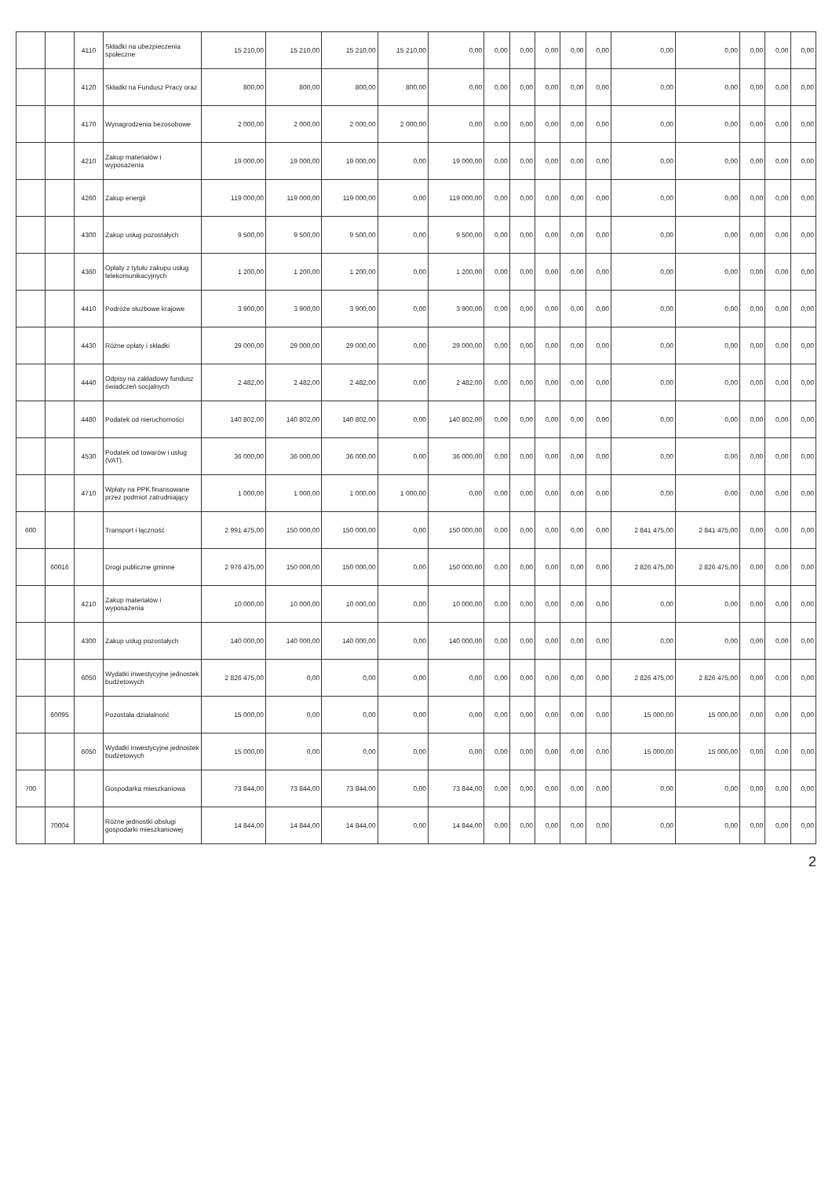| | | 4110 | Składki na ubezpieczenia społeczne | 15 210,00 | 15 210,00 | 15 210,00 | 15 210,00 | 0,00 | 0,00 | 0,00 | 0,00 | 0,00 | 0,00 | 0,00 | 0,00 | 0,00 | 0,00 | 0,00 |
| | | 4120 | Składki na Fundusz Pracy oraz | 800,00 | 800,00 | 800,00 | 800,00 | 0,00 | 0,00 | 0,00 | 0,00 | 0,00 | 0,00 | 0,00 | 0,00 | 0,00 | 0,00 | 0,00 |
| | | 4170 | Wynagrodzenia bezosobowe | 2 000,00 | 2 000,00 | 2 000,00 | 2 000,00 | 0,00 | 0,00 | 0,00 | 0,00 | 0,00 | 0,00 | 0,00 | 0,00 | 0,00 | 0,00 | 0,00 |
| | | 4210 | Zakup materiałów i wyposażenia | 19 000,00 | 19 000,00 | 19 000,00 | 0,00 | 19 000,00 | 0,00 | 0,00 | 0,00 | 0,00 | 0,00 | 0,00 | 0,00 | 0,00 | 0,00 | 0,00 |
| | | 4260 | Zakup energii | 119 000,00 | 119 000,00 | 119 000,00 | 0,00 | 119 000,00 | 0,00 | 0,00 | 0,00 | 0,00 | 0,00 | 0,00 | 0,00 | 0,00 | 0,00 | 0,00 |
| | | 4300 | Zakup usług pozostałych | 9 500,00 | 9 500,00 | 9 500,00 | 0,00 | 9 500,00 | 0,00 | 0,00 | 0,00 | 0,00 | 0,00 | 0,00 | 0,00 | 0,00 | 0,00 | 0,00 |
| | | 4360 | Opłaty z tytułu zakupu usług telekomunikacyjnych | 1 200,00 | 1 200,00 | 1 200,00 | 0,00 | 1 200,00 | 0,00 | 0,00 | 0,00 | 0,00 | 0,00 | 0,00 | 0,00 | 0,00 | 0,00 | 0,00 |
| | | 4410 | Podróże służbowe krajowe | 3 900,00 | 3 900,00 | 3 900,00 | 0,00 | 3 900,00 | 0,00 | 0,00 | 0,00 | 0,00 | 0,00 | 0,00 | 0,00 | 0,00 | 0,00 | 0,00 |
| | | 4430 | Różne opłaty i składki | 29 000,00 | 29 000,00 | 29 000,00 | 0,00 | 29 000,00 | 0,00 | 0,00 | 0,00 | 0,00 | 0,00 | 0,00 | 0,00 | 0,00 | 0,00 | 0,00 |
| | | 4440 | Odpisy na zakładowy fundusz świadczeń socjalnych | 2 482,00 | 2 482,00 | 2 482,00 | 0,00 | 2 482,00 | 0,00 | 0,00 | 0,00 | 0,00 | 0,00 | 0,00 | 0,00 | 0,00 | 0,00 | 0,00 |
| | | 4480 | Podatek od nieruchomości | 140 802,00 | 140 802,00 | 140 802,00 | 0,00 | 140 802,00 | 0,00 | 0,00 | 0,00 | 0,00 | 0,00 | 0,00 | 0,00 | 0,00 | 0,00 | 0,00 |
| | | 4530 | Podatek od towarów i usług (VAT). | 36 000,00 | 36 000,00 | 36 000,00 | 0,00 | 36 000,00 | 0,00 | 0,00 | 0,00 | 0,00 | 0,00 | 0,00 | 0,00 | 0,00 | 0,00 | 0,00 |
| | | 4710 | Wpłaty na PPK finansowane przez podmiot zatrudniający | 1 000,00 | 1 000,00 | 1 000,00 | 1 000,00 | 0,00 | 0,00 | 0,00 | 0,00 | 0,00 | 0,00 | 0,00 | 0,00 | 0,00 | 0,00 | 0,00 |
| 600 | | | Transport i łączność | 2 991 475,00 | 150 000,00 | 150 000,00 | 0,00 | 150 000,00 | 0,00 | 0,00 | 0,00 | 0,00 | 0,00 | 2 841 475,00 | 2 841 475,00 | 0,00 | 0,00 | 0,00 |
| | 60016 | | Drogi publiczne gminne | 2 976 475,00 | 150 000,00 | 150 000,00 | 0,00 | 150 000,00 | 0,00 | 0,00 | 0,00 | 0,00 | 0,00 | 2 826 475,00 | 2 826 475,00 | 0,00 | 0,00 | 0,00 |
| | | 4210 | Zakup materiałów i wyposażenia | 10 000,00 | 10 000,00 | 10 000,00 | 0,00 | 10 000,00 | 0,00 | 0,00 | 0,00 | 0,00 | 0,00 | 0,00 | 0,00 | 0,00 | 0,00 | 0,00 |
| | | 4300 | Zakup usług pozostałych | 140 000,00 | 140 000,00 | 140 000,00 | 0,00 | 140 000,00 | 0,00 | 0,00 | 0,00 | 0,00 | 0,00 | 0,00 | 0,00 | 0,00 | 0,00 | 0,00 |
| | | 6050 | Wydatki inwestycyjne jednostek budżetowych | 2 826 475,00 | 0,00 | 0,00 | 0,00 | 0,00 | 0,00 | 0,00 | 0,00 | 0,00 | 0,00 | 2 826 475,00 | 2 826 475,00 | 0,00 | 0,00 | 0,00 |
| | 60095 | | Pozostała działalność | 15 000,00 | 0,00 | 0,00 | 0,00 | 0,00 | 0,00 | 0,00 | 0,00 | 0,00 | 0,00 | 15 000,00 | 15 000,00 | 0,00 | 0,00 | 0,00 |
| | | 6050 | Wydatki inwestycyjne jednostek budżetowych | 15 000,00 | 0,00 | 0,00 | 0,00 | 0,00 | 0,00 | 0,00 | 0,00 | 0,00 | 0,00 | 15 000,00 | 15 000,00 | 0,00 | 0,00 | 0,00 |
| 700 | | | Gospodarka mieszkaniowa | 73 844,00 | 73 844,00 | 73 844,00 | 0,00 | 73 844,00 | 0,00 | 0,00 | 0,00 | 0,00 | 0,00 | 0,00 | 0,00 | 0,00 | 0,00 | 0,00 |
| | 70004 | | Różne jednostki obsługi gospodarki mieszkaniowej | 14 844,00 | 14 844,00 | 14 844,00 | 0,00 | 14 844,00 | 0,00 | 0,00 | 0,00 | 0,00 | 0,00 | 0,00 | 0,00 | 0,00 | 0,00 | 0,00 |
2